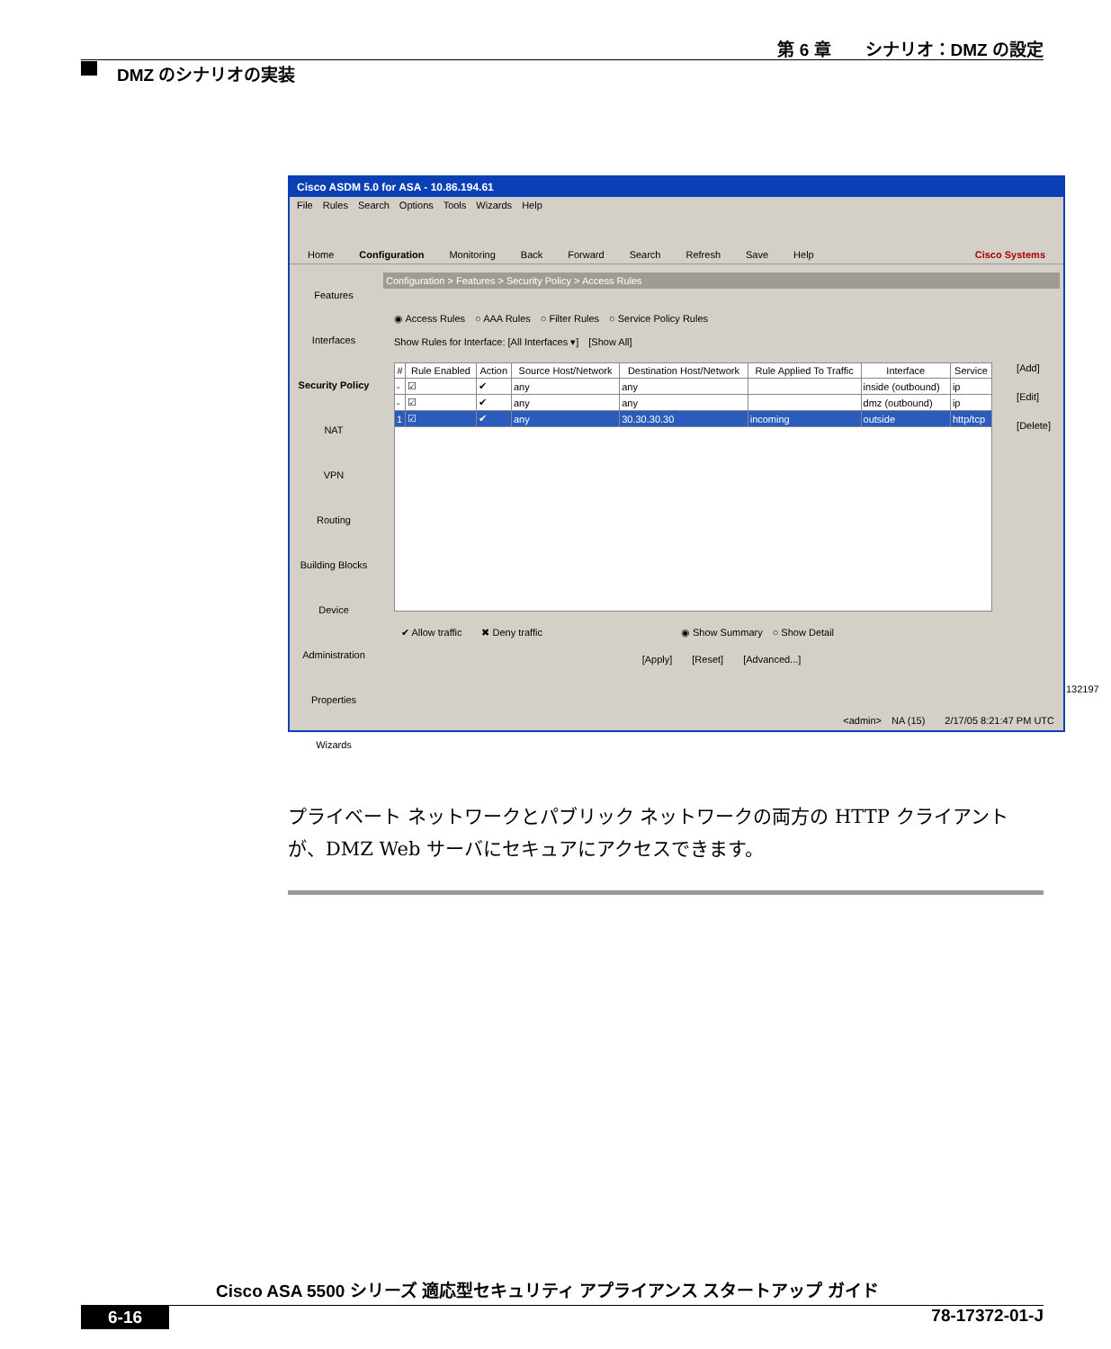第 6 章　　シナリオ：DMZ の設定
DMZ のシナリオの実装
Cisco ASDM 5.0 for ASA - 10.86.194.61
File Rules Search Options Tools Wizards Help
Home Configuration Monitoring Back Forward Search Refresh Save Help Cisco Systems
Features
Interfaces
Security Policy
NAT
VPN
Routing
Building Blocks
Device Administration
Properties
Wizards
Configuration > Features > Security Policy > Access Rules
◉ Access Rules　○ AAA Rules　○ Filter Rules　○ Service Policy Rules
Show Rules for Interface: [All Interfaces ▾]　[Show All]
| # | Rule Enabled | Action | Source Host/Network | Destination Host/Network | Rule Applied To Traffic | Interface | Service |
| --- | --- | --- | --- | --- | --- | --- | --- |
| - | ☑ | ✔ | any | any | | inside (outbound) | ip |
| - | ☑ | ✔ | any | any | | dmz (outbound) | ip |
| 1 | ☑ | ✔ | any | 30.30.30.30 | incoming | outside | http/tcp |
[Add]
[Edit]
[Delete]
✔ Allow traffic　　✖ Deny traffic　　　　　　　　　　　　　　◉ Show Summary　○ Show Detail
[Apply]　　[Reset]　　[Advanced...]
<admin>　NA (15)　　2/17/05 8:21:47 PM UTC
132197
プライベート ネットワークとパブリック ネットワークの両方の HTTP クライアントが、DMZ Web サーバにセキュアにアクセスできます。
Cisco ASA 5500 シリーズ 適応型セキュリティ アプライアンス スタートアップ ガイド
6-16 78-17372-01-J